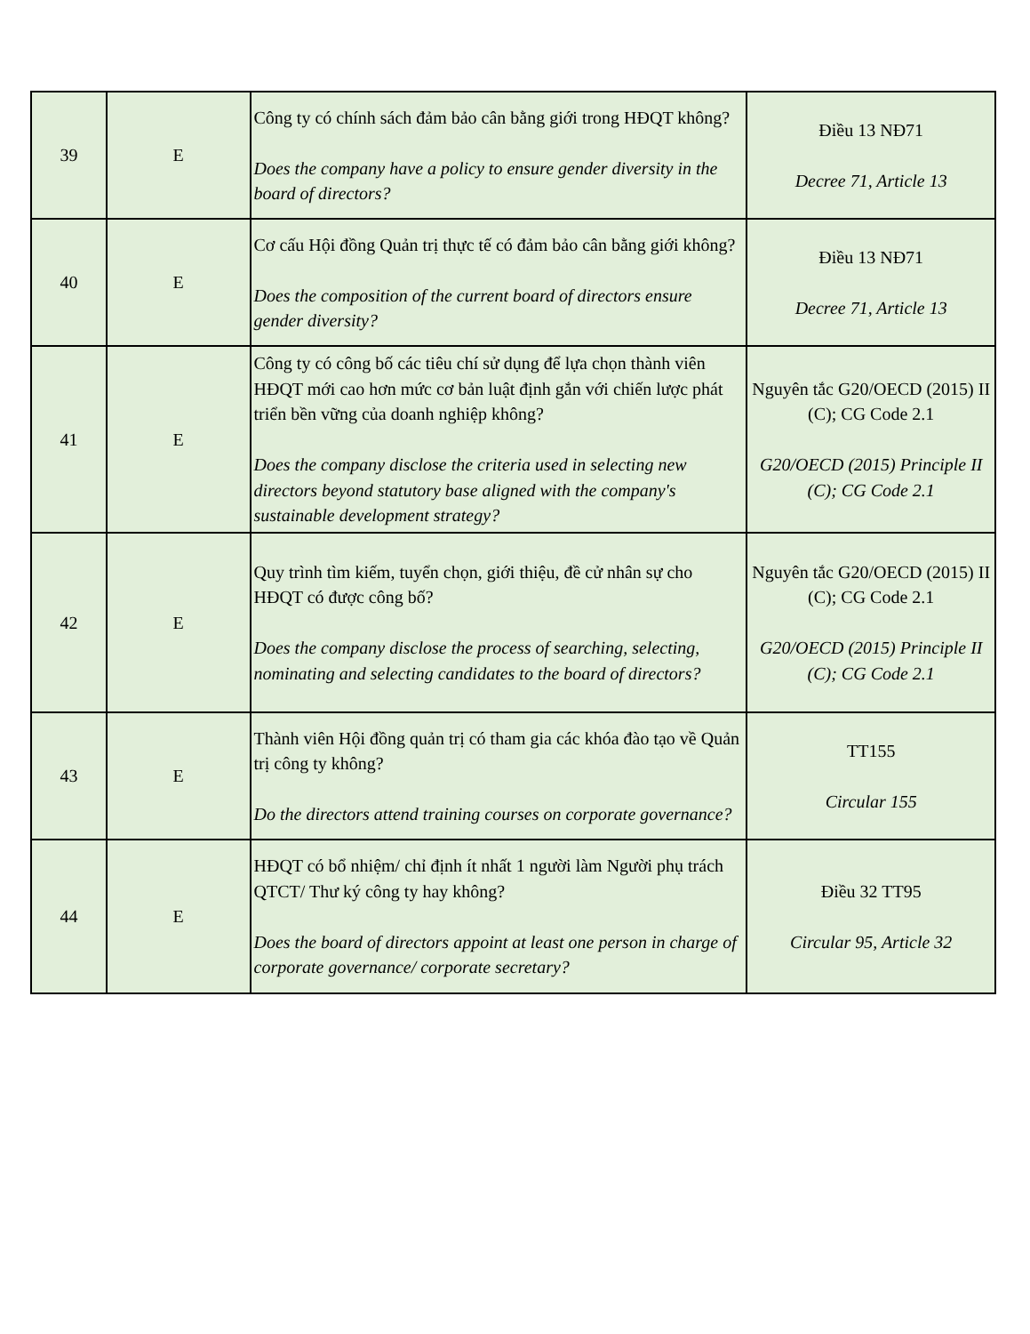| 39 | E | Công ty có chính sách đảm bảo cân bằng giới trong HĐQT không? Does the company have a policy to ensure gender diversity in the board of directors? | Điều 13 NĐ71 Decree 71, Article 13 |
| 40 | E | Cơ cấu Hội đồng Quản trị thực tế có đảm bảo cân bằng giới không? Does the composition of the current board of directors ensure gender diversity? | Điều 13 NĐ71 Decree 71, Article 13 |
| 41 | E | Công ty có công bố các tiêu chí sử dụng để lựa chọn thành viên HĐQT mới cao hơn mức cơ bản luật định gắn với chiến lược phát triển bền vững của doanh nghiệp không? Does the company disclose the criteria used in selecting new directors beyond statutory base aligned with the company's sustainable development strategy? | Nguyên tắc G20/OECD (2015) II (C); CG Code 2.1 G20/OECD (2015) Principle II (C); CG Code 2.1 |
| 42 | E | Quy trình tìm kiếm, tuyển chọn, giới thiệu, đề cử nhân sự cho HĐQT có được công bố? Does the company disclose the process of searching, selecting, nominating and selecting candidates to the board of directors? | Nguyên tắc G20/OECD (2015) II (C); CG Code 2.1 G20/OECD (2015) Principle II (C); CG Code 2.1 |
| 43 | E | Thành viên Hội đồng quản trị có tham gia các khóa đào tạo về Quản trị công ty không? Do the directors attend training courses on corporate governance? | TT155 Circular 155 |
| 44 | E | HĐQT có bổ nhiệm/ chỉ định ít nhất 1 người làm Người phụ trách QTCT/ Thư ký công ty hay không? Does the board of directors appoint at least one person in charge of corporate governance/ corporate secretary? | Điều 32 TT95 Circular 95, Article 32 |